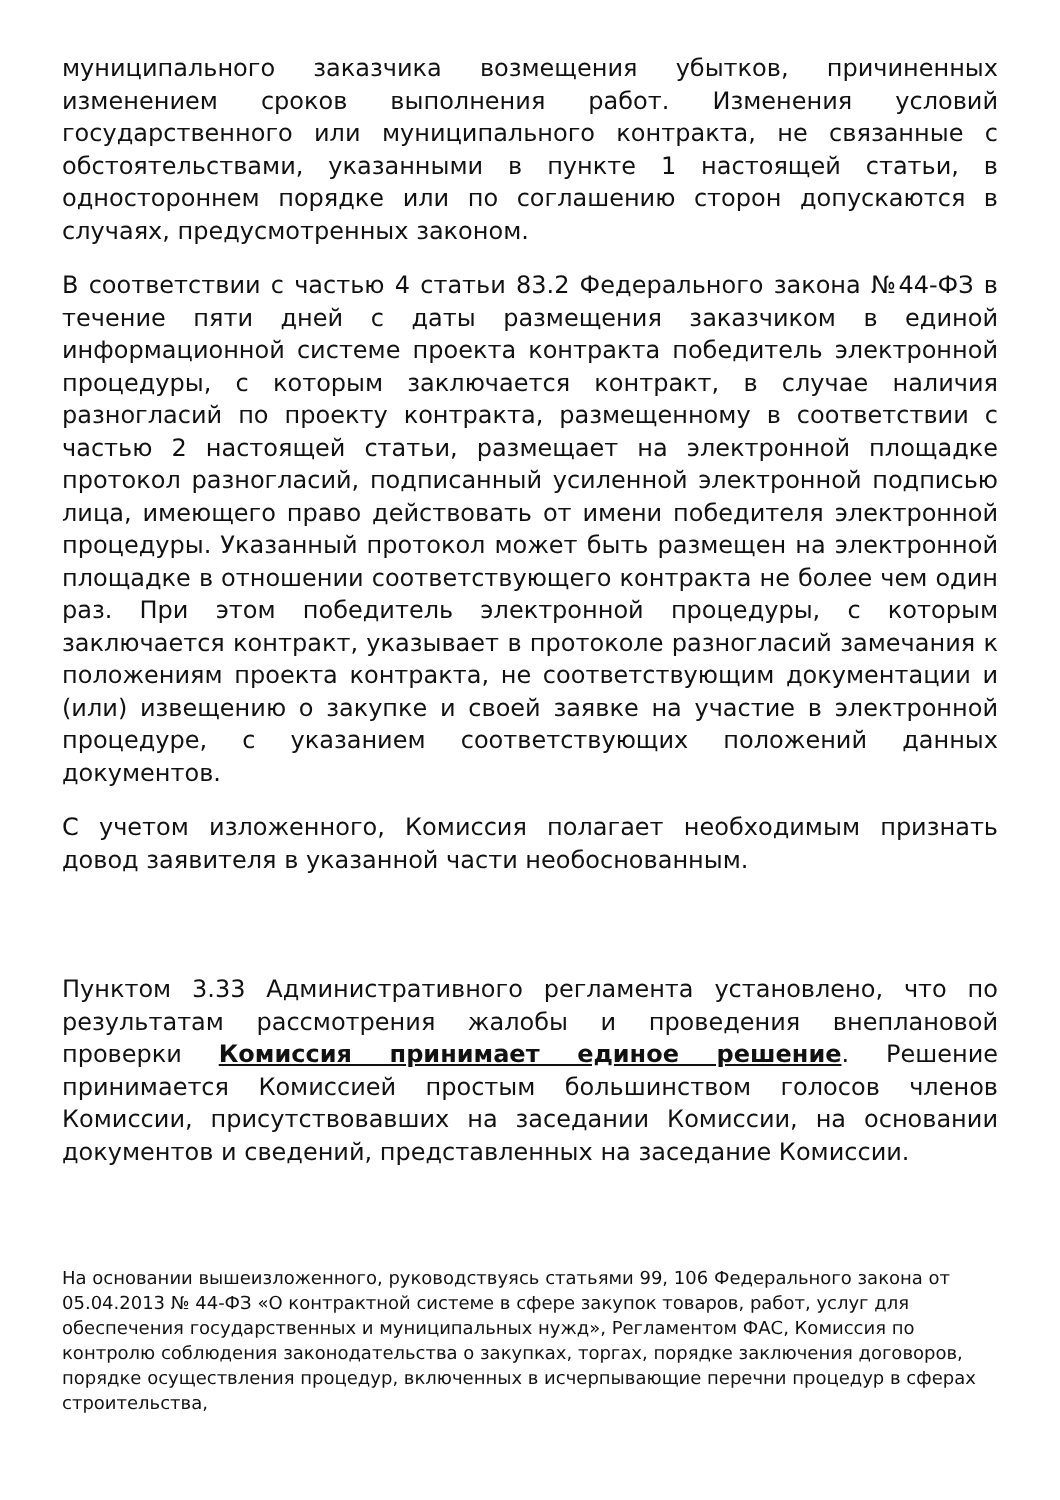муниципального заказчика возмещения убытков, причиненных изменением сроков выполнения работ. Изменения условий государственного или муниципального контракта, не связанные с обстоятельствами, указанными в пункте 1 настоящей статьи, в одностороннем порядке или по соглашению сторон допускаются в случаях, предусмотренных законом.
В соответствии с частью 4 статьи 83.2 Федерального закона №44-ФЗ в течение пяти дней с даты размещения заказчиком в единой информационной системе проекта контракта победитель электронной процедуры, с которым заключается контракт, в случае наличия разногласий по проекту контракта, размещенному в соответствии с частью 2 настоящей статьи, размещает на электронной площадке протокол разногласий, подписанный усиленной электронной подписью лица, имеющего право действовать от имени победителя электронной процедуры. Указанный протокол может быть размещен на электронной площадке в отношении соответствующего контракта не более чем один раз. При этом победитель электронной процедуры, с которым заключается контракт, указывает в протоколе разногласий замечания к положениям проекта контракта, не соответствующим документации и (или) извещению о закупке и своей заявке на участие в электронной процедуре, с указанием соответствующих положений данных документов.
С учетом изложенного, Комиссия полагает необходимым признать довод заявителя в указанной части необоснованным.
Пунктом 3.33 Административного регламента установлено, что по результатам рассмотрения жалобы и проведения внеплановой проверки Комиссия принимает единое решение. Решение принимается Комиссией простым большинством голосов членов Комиссии, присутствовавших на заседании Комиссии, на основании документов и сведений, представленных на заседание Комиссии.
На основании вышеизложенного, руководствуясь статьями 99, 106 Федерального закона от 05.04.2013 № 44-ФЗ «О контрактной системе в сфере закупок товаров, работ, услуг для обеспечения государственных и муниципальных нужд», Регламентом ФАС, Комиссия по контролю соблюдения законодательства о закупках, торгах, порядке заключения договоров, порядке осуществления процедур, включенных в исчерпывающие перечни процедур в сферах строительства,